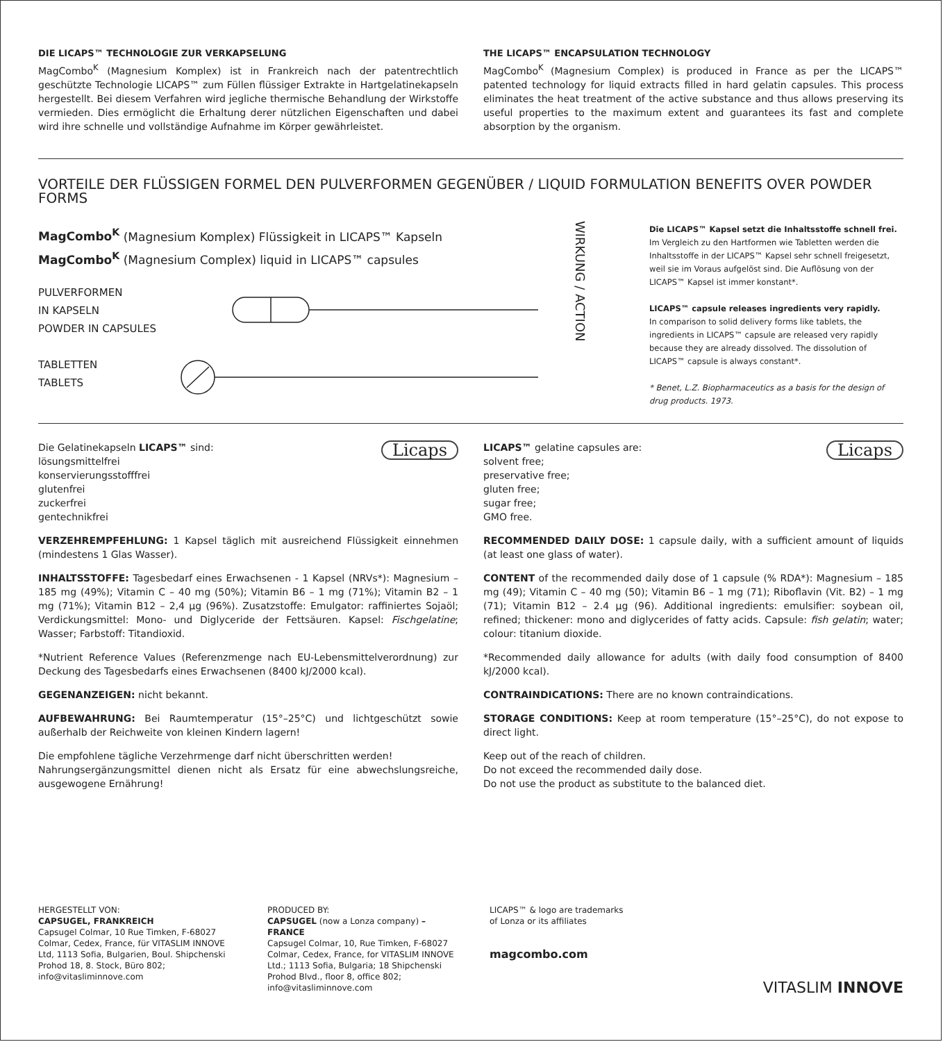DIE LICAPS™ TECHNOLOGIE ZUR VERKAPSELUNG
MagCombo<sup>K</sup> (Magnesium Komplex) ist in Frankreich nach der patentrechtlich geschützte Technologie LICAPS™ zum Füllen flüssiger Extrakte in Hartgelatinekapseln hergestellt. Bei diesem Verfahren wird jegliche thermische Behandlung der Wirkstoffe vermieden. Dies ermöglicht die Erhaltung derer nützlichen Eigenschaften und dabei wird ihre schnelle und vollständige Aufnahme im Körper gewährleistet.
THE LICAPS™ ENCAPSULATION TECHNOLOGY
MagCombo<sup>K</sup> (Magnesium Complex) is produced in France as per the LICAPS™ patented technology for liquid extracts filled in hard gelatin capsules. This process eliminates the heat treatment of the active substance and thus allows preserving its useful properties to the maximum extent and guarantees its fast and complete absorption by the organism.
VORTEILE DER FLÜSSIGEN FORMEL DEN PULVERFORMEN GEGENÜBER / LIQUID FORMULATION BENEFITS OVER POWDER FORMS
MagCombo<sup>K</sup> (Magnesium Komplex) Flüssigkeit in LICAPS™ Kapseln
MagCombo<sup>K</sup> (Magnesium Complex) liquid in LICAPS™ capsules
PULVERFORMEN
IN KAPSELN
POWDER IN CAPSULES
TABLETTEN
TABLETS
WIRKUNG / ACTION
Die LICAPS™ Kapsel setzt die Inhaltsstoffe schnell frei.
Im Vergleich zu den Hartformen wie Tabletten werden die Inhaltsstoffe in der LICAPS™ Kapsel sehr schnell freigesetzt, weil sie im Voraus aufgelöst sind. Die Auflösung von der LICAPS™ Kapsel ist immer konstant*.
LICAPS™ capsule releases ingredients very rapidly.
In comparison to solid delivery forms like tablets, the ingredients in LICAPS™ capsule are released very rapidly because they are already dissolved. The dissolution of LICAPS™ capsule is always constant*.
* Benet, L.Z. Biopharmaceutics as a basis for the design of drug products. 1973.
Licaps
Die Gelatinekapseln LICAPS™ sind:
lösungsmittelfrei
konservierungsstofffrei
glutenfrei
zuckerfrei
gentechnikfrei
VERZEHREMPFEHLUNG: 1 Kapsel täglich mit ausreichend Flüssigkeit einnehmen (mindestens 1 Glas Wasser).
INHALTSSTOFFE: Tagesbedarf eines Erwachsenen - 1 Kapsel (NRVs*): Magnesium – 185 mg (49%); Vitamin C – 40 mg (50%); Vitamin B6 – 1 mg (71%); Vitamin B2 – 1 mg (71%); Vitamin B12 – 2,4 µg (96%). Zusatzstoffe: Emulgator: raffiniertes Sojaöl; Verdickungsmittel: Mono- und Diglyceride der Fettsäuren. Kapsel: Fischgelatine; Wasser; Farbstoff: Titandioxid.
*Nutrient Reference Values (Referenzmenge nach EU-Lebensmittelverordnung) zur Deckung des Tagesbedarfs eines Erwachsenen (8400 kJ/2000 kcal).
GEGENANZEIGEN: nicht bekannt.
AUFBEWAHRUNG: Bei Raumtemperatur (15°–25°C) und lichtgeschützt sowie außerhalb der Reichweite von kleinen Kindern lagern!
Die empfohlene tägliche Verzehrmenge darf nicht überschritten werden!
Nahrungsergänzungsmittel dienen nicht als Ersatz für eine abwechslungsreiche, ausgewogene Ernährung!
Licaps
LICAPS™ gelatine capsules are:
solvent free;
preservative free;
gluten free;
sugar free;
GMO free.
RECOMMENDED DAILY DOSE: 1 capsule daily, with a sufficient amount of liquids (at least one glass of water).
CONTENT of the recommended daily dose of 1 capsule (% RDA*): Magnesium – 185 mg (49); Vitamin C – 40 mg (50); Vitamin B6 – 1 mg (71); Riboflavin (Vit. B2) – 1 mg (71); Vitamin B12 – 2.4 µg (96). Additional ingredients: emulsifier: soybean oil, refined; thickener: mono and diglycerides of fatty acids. Capsule: fish gelatin; water; colour: titanium dioxide.
*Recommended daily allowance for adults (with daily food consumption of 8400 kJ/2000 kcal).
CONTRAINDICATIONS: There are no known contraindications.
STORAGE CONDITIONS: Keep at room temperature (15°–25°C), do not expose to direct light.
Keep out of the reach of children.
Do not exceed the recommended daily dose.
Do not use the product as substitute to the balanced diet.
HERGESTELLT VON:
CAPSUGEL, FRANKREICH
Capsugel Colmar, 10 Rue Timken, F-68027 Colmar, Cedex, France, für VITASLIM INNOVE Ltd, 1113 Sofia, Bulgarien, Boul. Shipchenski Prohod 18, 8. Stock, Büro 802; info@vitasliminnove.com
PRODUCED BY:
CAPSUGEL (now a Lonza company) – FRANCE
Capsugel Colmar, 10, Rue Timken, F-68027 Colmar, Cedex, France, for VITASLIM INNOVE Ltd.; 1113 Sofia, Bulgaria; 18 Shipchenski Prohod Blvd., floor 8, office 802; info@vitasliminnove.com
LICAPS™ & logo are trademarks
of Lonza or its affiliates
magcombo.com
VITASLIM INNOVE